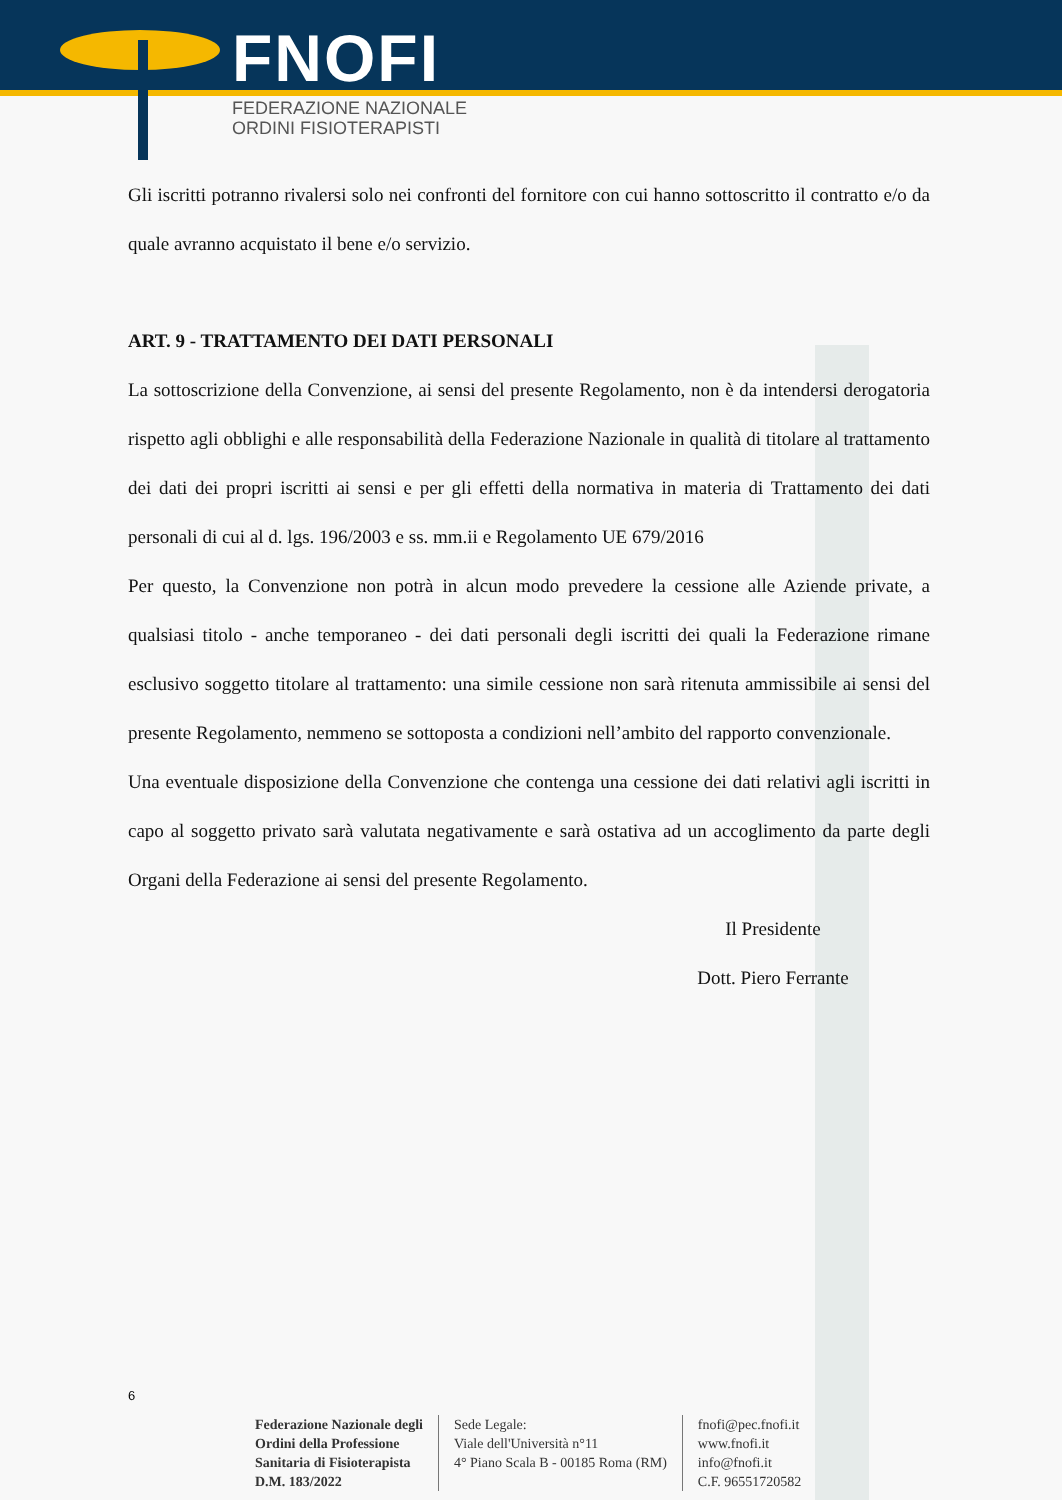FNOFI
FEDERAZIONE NAZIONALE
ORDINI FISIOTERAPISTI
Gli iscritti potranno rivalersi solo nei confronti del fornitore con cui hanno sottoscritto il contratto e/o da quale avranno acquistato il bene e/o servizio.
ART. 9 - TRATTAMENTO DEI DATI PERSONALI
La sottoscrizione della Convenzione, ai sensi del presente Regolamento, non è da intendersi derogatoria rispetto agli obblighi e alle responsabilità della Federazione Nazionale in qualità di titolare al trattamento dei dati dei propri iscritti ai sensi e per gli effetti della normativa in materia di Trattamento dei dati personali di cui al d. lgs. 196/2003 e ss. mm.ii e Regolamento UE 679/2016
Per questo, la Convenzione non potrà in alcun modo prevedere la cessione alle Aziende private, a qualsiasi titolo - anche temporaneo - dei dati personali degli iscritti dei quali la Federazione rimane esclusivo soggetto titolare al trattamento: una simile cessione non sarà ritenuta ammissibile ai sensi del presente Regolamento, nemmeno se sottoposta a condizioni nell’ambito del rapporto convenzionale.
Una eventuale disposizione della Convenzione che contenga una cessione dei dati relativi agli iscritti in capo al soggetto privato sarà valutata negativamente e sarà ostativa ad un accoglimento da parte degli Organi della Federazione ai sensi del presente Regolamento.
Il Presidente
Dott. Piero Ferrante
6
Federazione Nazionale degli
Ordini della Professione
Sanitaria di Fisioterapista
D.M. 183/2022
Sede Legale:
Viale dell'Università n°11
4° Piano Scala B - 00185 Roma (RM)
fnofi@pec.fnofi.it
www.fnofi.it
info@fnofi.it
C.F. 96551720582